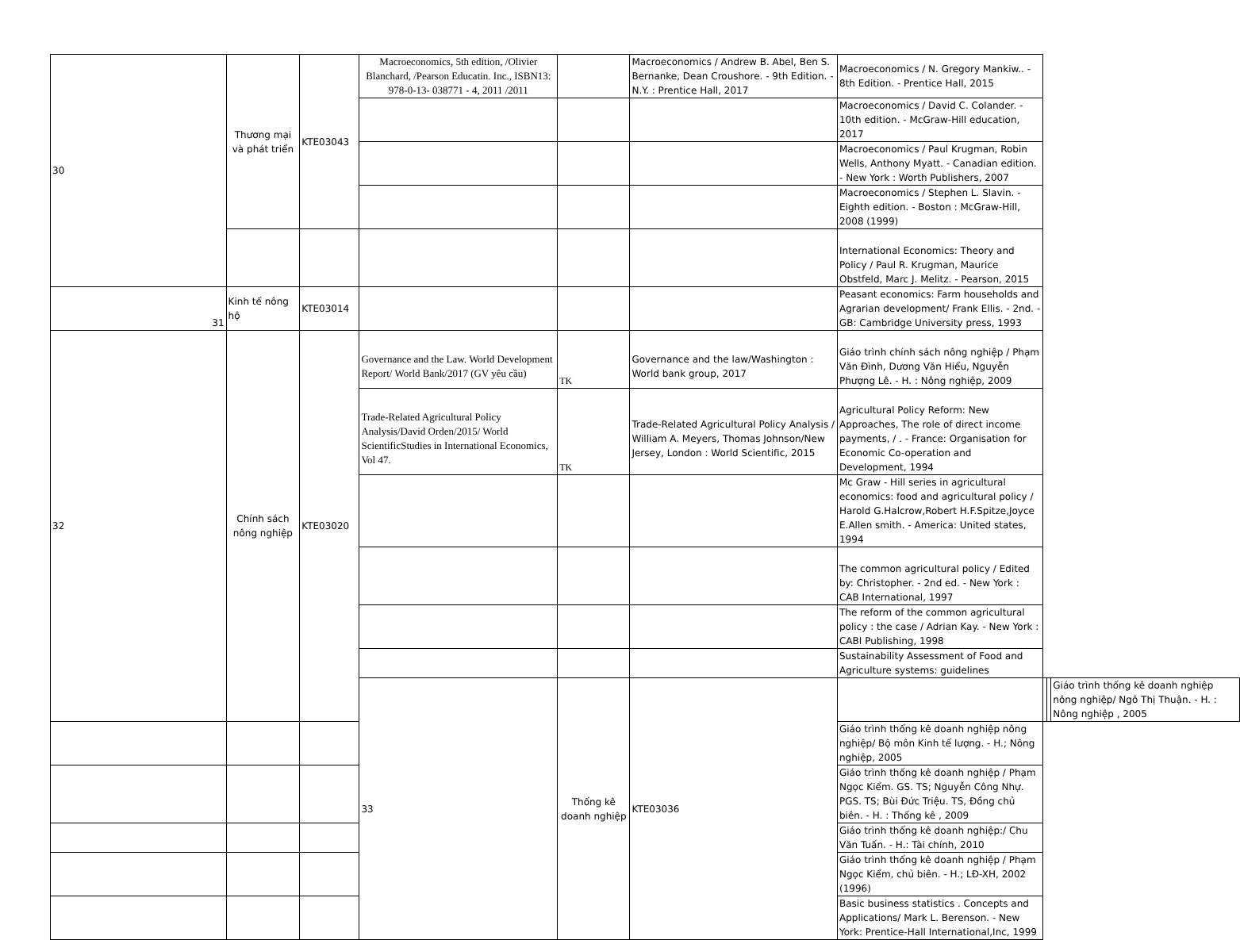| 30 | Thương mại và phát triển | KTE03043 | Macroeconomics, 5th edition, /Olivier Blanchard, /Pearson Educatin. Inc., ISBN13: 978-0-13- 038771 - 4, 2011 /2011 | | Macroeconomics / Andrew B. Abel, Ben S. Bernanke, Dean Croushore. - 9th Edition. - N.Y. : Prentice Hall, 2017 | Macroeconomics / N. Gregory Mankiw.. - 8th Edition. - Prentice Hall, 2015 | | | |
| | | | | | | Macroeconomics / David C. Colander. - 10th edition. - McGraw-Hill education, 2017 | | | |
| | | | | | | Macroeconomics / Paul Krugman, Robin Wells, Anthony Myatt. - Canadian edition. - New York : Worth Publishers, 2007 | | | |
| | | | | | | Macroeconomics / Stephen L. Slavin. - Eighth edition. - Boston : McGraw-Hill, 2008 (1999) | | | |
| | | | | | | International Economics: Theory and Policy / Paul R. Krugman, Maurice Obstfeld, Marc J. Melitz. - Pearson, 2015 | | | |
| 31 | Kinh tế nông hộ | KTE03014 | | | | Peasant economics: Farm households and Agrarian development/ Frank Ellis. - 2nd. - GB: Cambridge University press, 1993 | | | |
| 32 | Chính sách nông nghiệp | KTE03020 | Governance and the Law. World Development Report/ World Bank/2017 (GV yêu cầu) | TK | Governance and the law/Washington : World bank group, 2017 | Giáo trình chính sách nông nghiệp / Phạm Văn Đình, Dương Văn Hiểu, Nguyễn Phượng Lê. - H. : Nông nghiệp, 2009 | | | |
| | | | Trade-Related Agricultural Policy Analysis/David Orden/2015/ World ScientificStudies in International Economics, Vol 47. | TK | Trade-Related Agricultural Policy Analysis / William A. Meyers, Thomas Johnson/New Jersey, London : World Scientific, 2015 | Agricultural Policy Reform: New Approaches, The role of direct income payments, / . - France: Organisation for Economic Co-operation and Development, 1994 | | | |
| | | | | | | Mc Graw - Hill series in agricultural economics: food and agricultural policy / Harold G.Halcrow,Robert H.F.Spitze,Joyce E.Allen smith. - America: United states, 1994 | | | |
| | | | | | | The common agricultural policy / Edited by: Christopher. - 2nd ed. - New York : CAB International, 1997 | | | |
| | | | | | | The reform of the common agricultural policy : the case / Adrian Kay. - New York : CABI Publishing, 1998 | | | |
| | | | | | | Sustainability Assessment of Food and Agriculture systems: guidelines | | | |
| | | | 33 | Thống kê doanh nghiệp | KTE03036 | | | | Giáo trình thống kê doanh nghiệp nông nghiệp/ Ngô Thị Thuận. - H. : Nông nghiệp , 2005 |
| | | | | | | Giáo trình thống kê doanh nghiệp nông nghiệp/ Bộ môn Kinh tế lượng. - H.; Nông nghiệp, 2005 | | | |
| | | | | | | Giáo trình thống kê doanh nghiệp / Phạm Ngọc Kiểm. GS. TS; Nguyễn Công Nhự. PGS. TS; Bùi Đức Triệu. TS, Đồng chủ biên. - H. : Thống kê , 2009 | | | |
| | | | | | | Giáo trình thống kê doanh nghiệp:/ Chu Văn Tuấn. - H.: Tài chính, 2010 | | | |
| | | | | | | Giáo trình thống kê doanh nghiệp / Phạm Ngọc Kiểm, chủ biên. - H.; LĐ-XH, 2002 (1996) | | | |
| | | | | | | Basic business statistics . Concepts and Applications/ Mark L. Berenson. - New York: Prentice-Hall International,Inc, 1999 | | | |